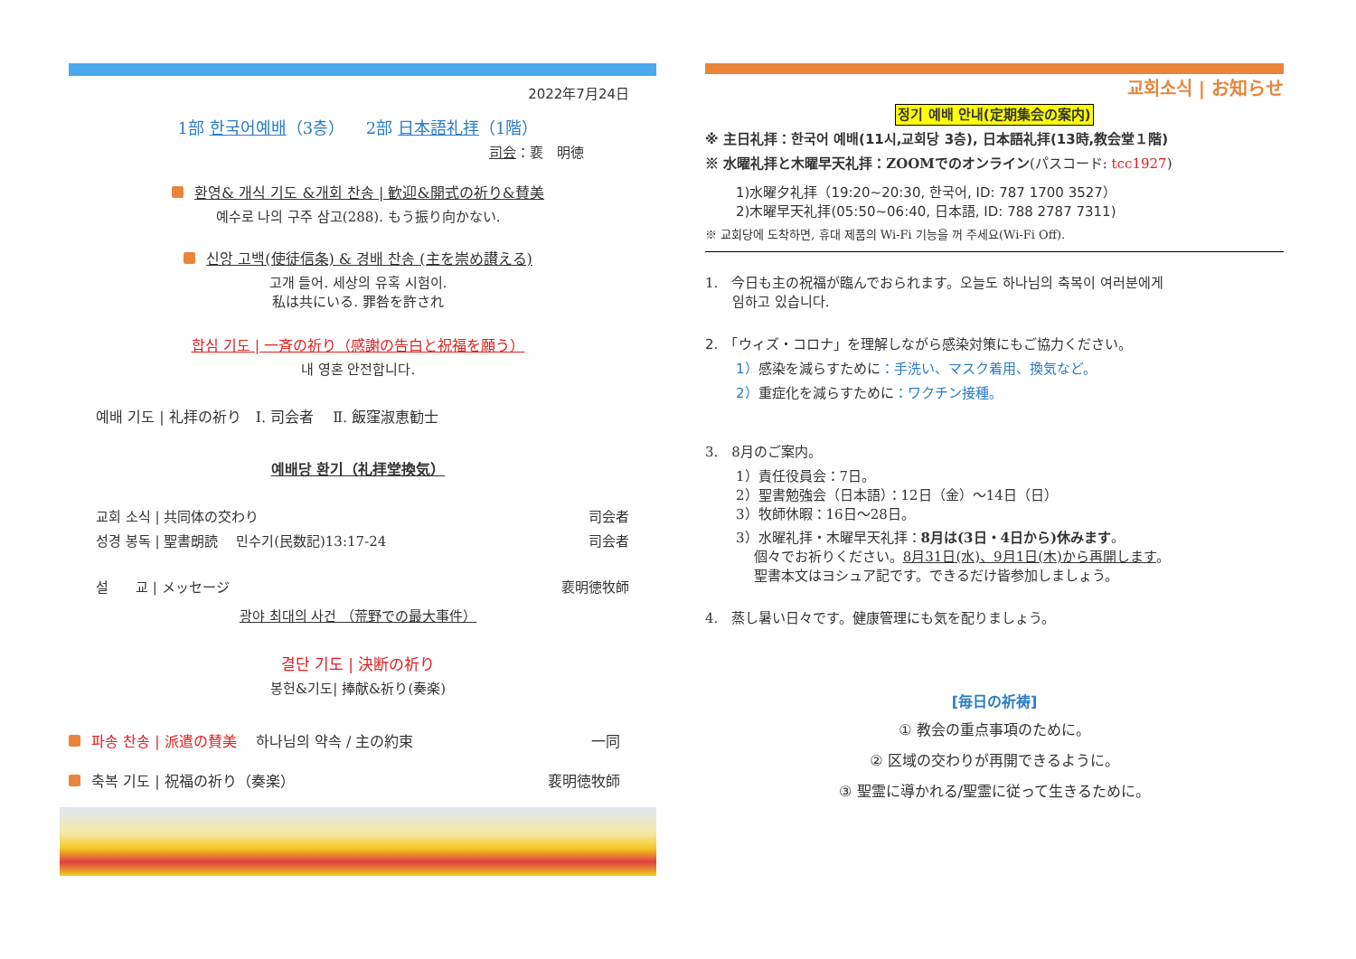2022年7月24日
1部 한국어예배（3층） 　2部 日本語礼拝（1階）
司会：裵　明徳
환영& 개식 기도 &개회 찬송 | 歓迎&開式の祈り&賛美
예수로 나의 구주 삼고(288). もう振り向かない.
신앙 고백(使徒信条) & 경배 찬송 (主を崇め讃える)
고개 들어. 세상의 유혹 시험이.
私は共にいる. 罪咎を許され
합심 기도 | 一斉の祈り（感謝の告白と祝福を願う）
내 영혼 안전합니다.
예배 기도 | 礼拝の祈り　Ⅰ. 司会者　 Ⅱ. 飯窪淑恵勧士
예배당 환기（礼拝堂換気）
교회 소식 | 共同体の交わり 司会者
성경 봉독 | 聖書朗読　 민수기(民数記)13:17-24 司会者
설　　교 | メッセージ 裵明徳牧師
광야 최대의 사건 （荒野での最大事件）
결단 기도 | 決断の祈り
봉헌&기도| 捧献&祈り(奏楽)
파송 찬송 | 派遣の賛美　 하나님의 약속 / 主の約束 一同
축복 기도 | 祝福の祈り（奏楽） 裵明徳牧師
교회소식 | お知らせ
정기 예배 안내(定期集会の案内)
※ 主日礼拝：한국어 예배(11시,교회당 3층), 日本語礼拝(13時,教会堂１階)
※ 水曜礼拝と木曜早天礼拝：ZOOMでのオンライン(パスコード: tcc1927)
1)水曜夕礼拝（19:20~20:30, 한국어, ID: 787 1700 3527）
2)木曜早天礼拝(05:50~06:40, 日本語, ID: 788 2787 7311)
※ 교회당에 도착하면, 휴대 제품의 Wi-Fi 기능을 꺼 주세요(Wi-Fi Off).
1.　今日も主の祝福が臨んでおられます。오늘도 하나님의 축복이 여러분에게
　　임하고 있습니다.
2.　「ウィズ・コロナ」を理解しながら感染対策にもご協力ください。
1）感染を減らすために：手洗い、マスク着用、換気など。
2）重症化を減らすために：ワクチン接種。
3.　8月のご案内。
1）責任役員会：7日。
2）聖書勉強会（日本語）：12日（金）～14日（日）
3）牧師休暇：16日～28日。
3）水曜礼拝・木曜早天礼拝：8月は(3日・4日から)休みます。
　 個々でお祈りください。8月31日(水)、9月1日(木)から再開します。
　 聖書本文はヨシュア記です。できるだけ皆参加しましょう。
4.　蒸し暑い日々です。健康管理にも気を配りましょう。
[毎日の祈祷]
① 教会の重点事項のために。
② 区域の交わりが再開できるように。
③ 聖霊に導かれる/聖霊に従って生きるために。